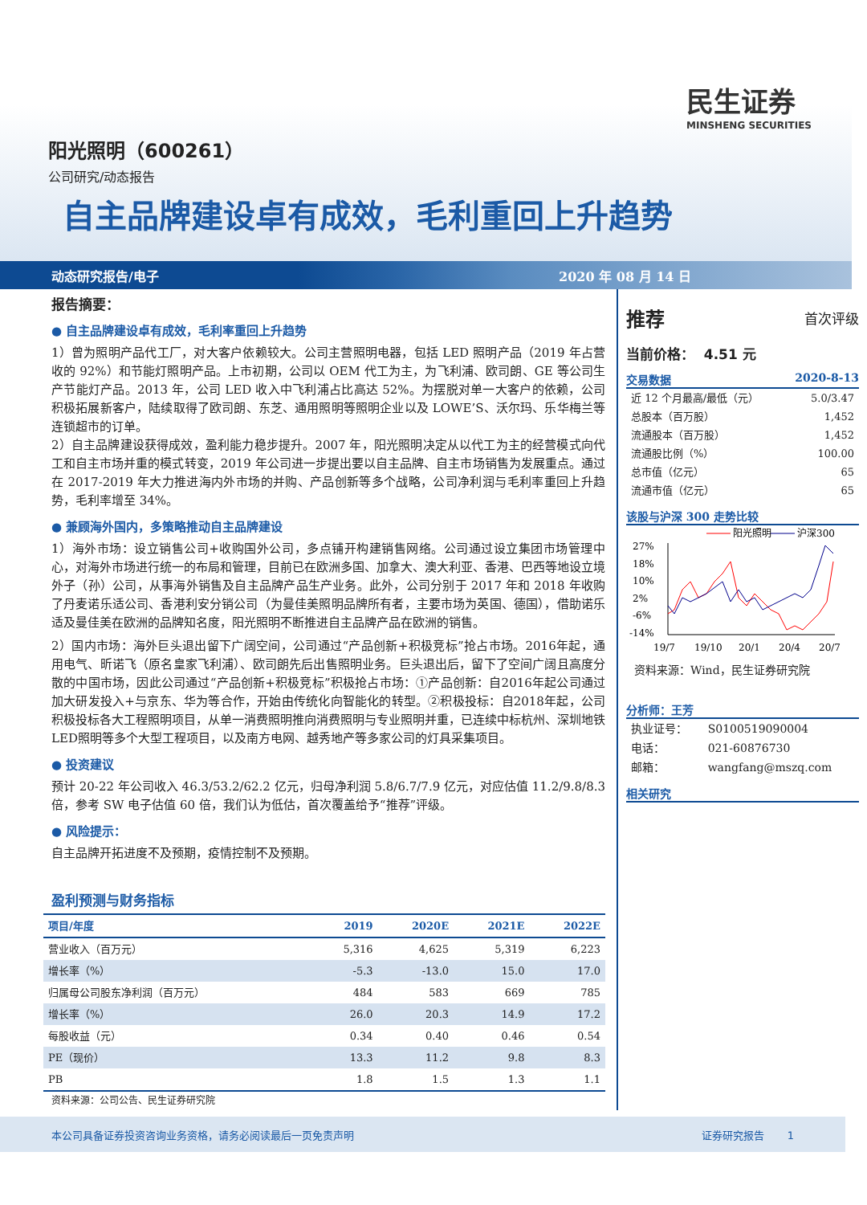民生证券
MINSHENG SECURITIES
阳光照明（600261）
公司研究/动态报告
自主品牌建设卓有成效，毛利重回上升趋势
动态研究报告/电子 2020 年 08 月 14 日
报告摘要：
● 自主品牌建设卓有成效，毛利率重回上升趋势
1）曾为照明产品代工厂，对大客户依赖较大。公司主营照明电器，包括 LED 照明产品（2019 年占营收的 92%）和节能灯照明产品。上市初期，公司以 OEM 代工为主，为飞利浦、欧司朗、GE 等公司生产节能灯产品。2013 年，公司 LED 收入中飞利浦占比高达 52%。为摆脱对单一大客户的依赖，公司积极拓展新客户，陆续取得了欧司朗、东芝、通用照明等照明企业以及 LOWE’S、沃尔玛、乐华梅兰等连锁超市的订单。
2）自主品牌建设获得成效，盈利能力稳步提升。2007 年，阳光照明决定从以代工为主的经营模式向代工和自主市场并重的模式转变，2019 年公司进一步提出要以自主品牌、自主市场销售为发展重点。通过在 2017-2019 年大力推进海内外市场的并购、产品创新等多个战略，公司净利润与毛利率重回上升趋势，毛利率增至 34%。
● 兼顾海外国内，多策略推动自主品牌建设
1）海外市场：设立销售公司+收购国外公司，多点铺开构建销售网络。公司通过设立集团市场管理中心，对海外市场进行统一的布局和管理，目前已在欧洲多国、加拿大、澳大利亚、香港、巴西等地设立境外子（孙）公司，从事海外销售及自主品牌产品生产业务。此外，公司分别于 2017 年和 2018 年收购了丹麦诺乐适公司、香港利安分销公司（为曼佳美照明品牌所有者，主要市场为英国、德国），借助诺乐适及曼佳美在欧洲的品牌知名度，阳光照明不断推进自主品牌产品在欧洲的销售。
2）国内市场：海外巨头退出留下广阔空间，公司通过“产品创新+积极竞标”抢占市场。2016年起，通用电气、昕诺飞（原名皇家飞利浦）、欧司朗先后出售照明业务。巨头退出后，留下了空间广阔且高度分散的中国市场，因此公司通过“产品创新+积极竞标”积极抢占市场：①产品创新：自2016年起公司通过加大研发投入+与京东、华为等合作，开始由传统化向智能化的转型。②积极投标：自2018年起，公司积极投标各大工程照明项目，从单一消费照明推向消费照明与专业照明并重，已连续中标杭州、深圳地铁LED照明等多个大型工程项目，以及南方电网、越秀地产等多家公司的灯具采集项目。
● 投资建议
预计 20-22 年公司收入 46.3/53.2/62.2 亿元，归母净利润 5.8/6.7/7.9 亿元，对应估值 11.2/9.8/8.3 倍，参考 SW 电子估值 60 倍，我们认为低估，首次覆盖给予“推荐”评级。
● 风险提示：
自主品牌开拓进度不及预期，疫情控制不及预期。
盈利预测与财务指标
| 项目/年度 | 2019 | 2020E | 2021E | 2022E |
| --- | --- | --- | --- | --- |
| 营业收入（百万元） | 5,316 | 4,625 | 5,319 | 6,223 |
| 增长率（%） | -5.3 | -13.0 | 15.0 | 17.0 |
| 归属母公司股东净利润（百万元） | 484 | 583 | 669 | 785 |
| 增长率（%） | 26.0 | 20.3 | 14.9 | 17.2 |
| 每股收益（元） | 0.34 | 0.40 | 0.46 | 0.54 |
| PE（现价） | 13.3 | 11.2 | 9.8 | 8.3 |
| PB | 1.8 | 1.5 | 1.3 | 1.1 |
资料来源：公司公告、民生证券研究院
推荐 首次评级
当前价格： 4.51 元
交易数据 2020-8-13
| 近 12 个月最高/最低（元） | 5.0/3.47 |
| 总股本（百万股） | 1,452 |
| 流通股本（百万股） | 1,452 |
| 流通股比例（%） | 100.00 |
| 总市值（亿元） | 65 |
| 流通市值（亿元） | 65 |
该股与沪深 300 走势比较
阳光照明
沪深300
27%
18%
10%
2%
-6%
-14%
19/7
19/10
20/1
20/4
20/7
资料来源：Wind，民生证券研究院
分析师：王芳
| 执业证号： | S0100519090004 |
| 电话： | 021-60876730 |
| 邮箱： | wangfang@mszq.com |
相关研究
本公司具备证券投资咨询业务资格，请务必阅读最后一页免责声明 证券研究报告 1